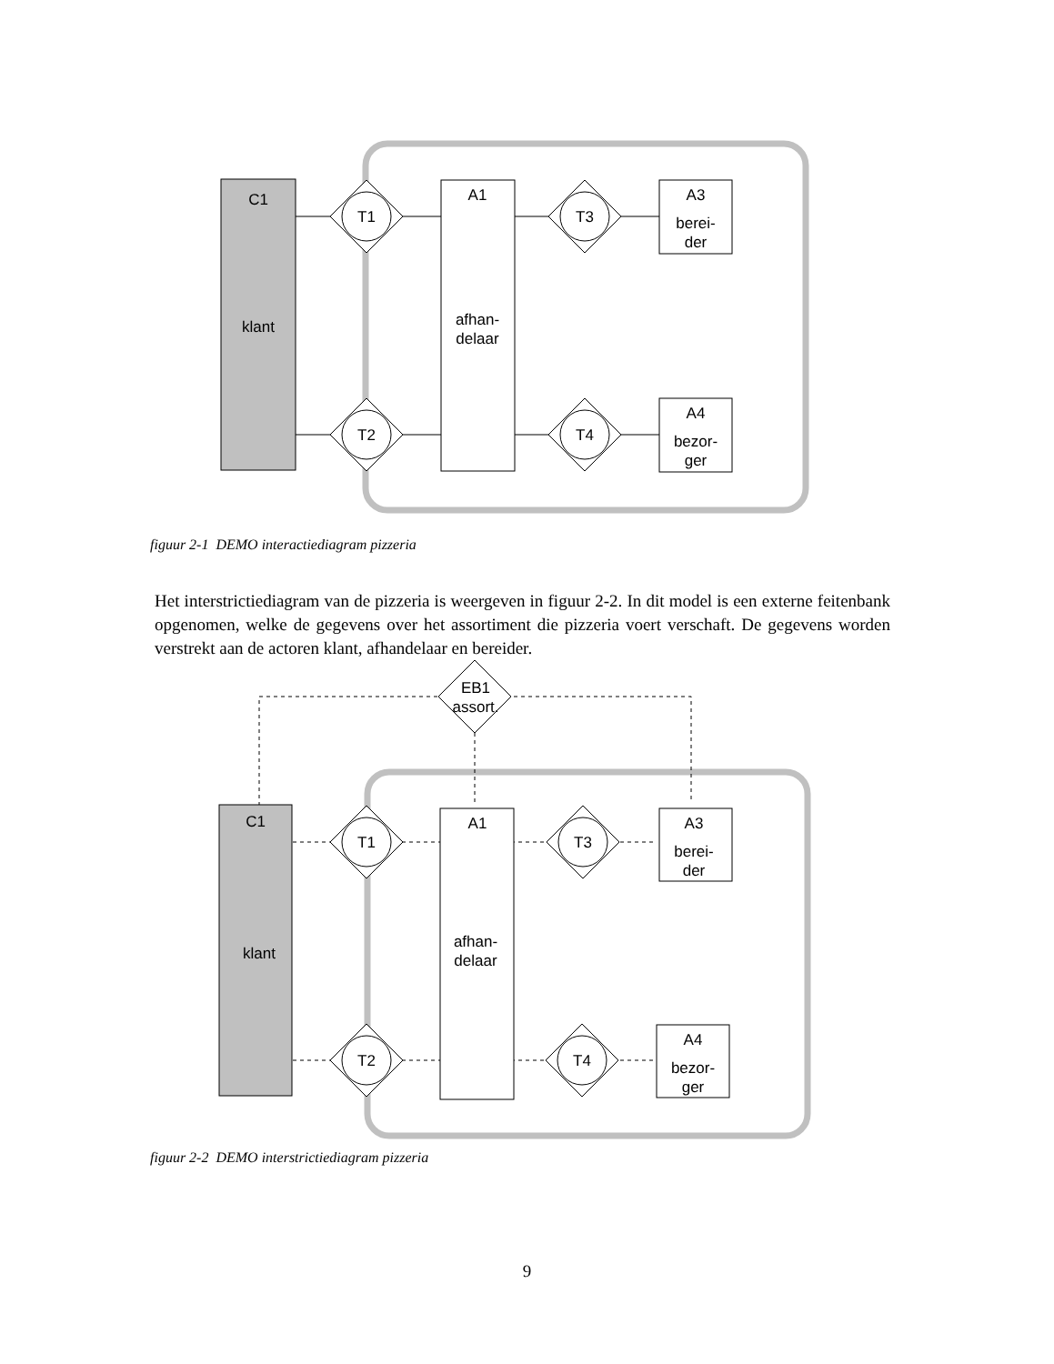C1
klant
A1
afhan-
delaar
A3
berei-
der
A4
bezor-
ger
T1
T2
T3
T4
figuur 2-1 DEMO interactiediagram pizzeria
Het interstrictiediagram van de pizzeria is weergeven in figuur 2-2. In dit model is een externe feitenbank opgenomen, welke de gegevens over het assortiment die pizzeria voert verschaft. De gegevens worden verstrekt aan de actoren klant, afhandelaar en bereider.
C1
klant
A1
afhan-
delaar
A3
berei-
der
A4
bezor-
ger
EB1
assort.
T1
T2
T3
T4
figuur 2-2 DEMO interstrictiediagram pizzeria
9